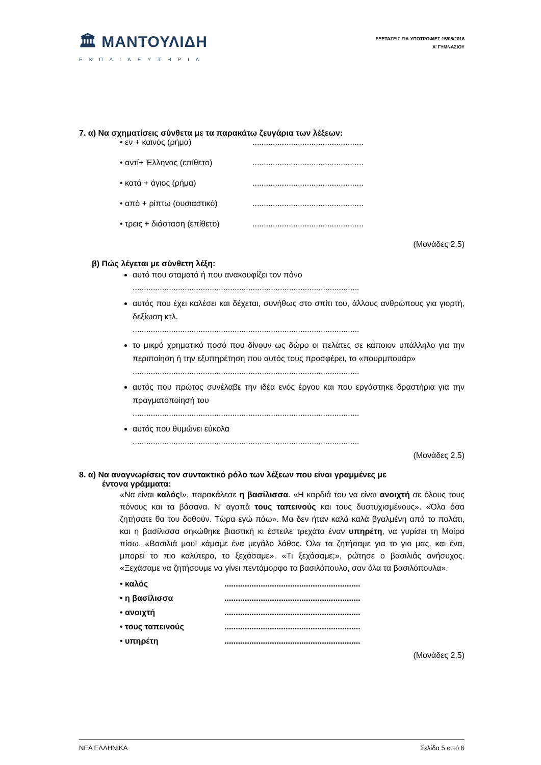🏛 ΜΑΝΤΟΥΛΙΔΗ
ΕΚΠΑΙΔΕΥΤΗΡΙΑ
ΕΞΕΤΑΣΕΙΣ ΓΙΑ ΥΠΟΤΡΟΦΙΕΣ 15/05/2016
Α’ ΓΥΜΝΑΣΙΟΥ
7. α) Να σχηματίσεις σύνθετα με τα παρακάτω ζευγάρια των λέξεων:
• εν + καινός (ρήμα).................................................
• αντί+ Έλληνας (επίθετο).................................................
• κατά + άγιος (ρήμα).................................................
• από + ρίπτω (ουσιαστικό).................................................
• τρεις + διάσταση (επίθετο).................................................
(Μονάδες 2,5)
β) Πώς λέγεται με σύνθετη λέξη:
αυτό που σταματά ή που ανακουφίζει τον πόνο....................................................................................................
αυτός που έχει καλέσει και δέχεται, συνήθως στο σπίτι του, άλλους ανθρώπους για γιορτή, δεξίωση κτλ.....................................................................................................
το μικρό χρηματικό ποσό που δίνουν ως δώρο οι πελάτες σε κάποιον υπάλληλο για την περιποίηση ή την εξυπηρέτηση που αυτός τους προσφέρει, το «πουρμπουάρ»....................................................................................................
αυτός που πρώτος συνέλαβε την ιδέα ενός έργου και που εργάστηκε δραστήρια για την πραγματοποίησή του....................................................................................................
αυτός που θυμώνει εύκολα....................................................................................................
(Μονάδες 2,5)
8. α) Να αναγνωρίσεις τον συντακτικό ρόλο των λέξεων που είναι γραμμένες με
έντονα γράμματα:
«Να είναι καλός!», παρακάλεσε η βασίλισσα. «Η καρδιά του να είναι ανοιχτή σε όλους τους πόνους και τα βάσανα. Ν’ αγαπά τους ταπεινούς και τους δυστυχισμένους». «Όλα όσα ζητήσατε θα του δοθούν. Τώρα εγώ πάω». Μα δεν ήταν καλά καλά βγαλμένη από το παλάτι, και η βασίλισσα σηκώθηκε βιαστική κι έστειλε τρεχάτο έναν υπηρέτη, να γυρίσει τη Μοίρα πίσω. «Βασιλιά μου! κάμαμε ένα μεγάλο λάθος. Όλα τα ζητήσαμε για το γιο μας, και ένα, μπορεί το πιο καλύτερο, το ξεχάσαμε». «Τι ξεχάσαμε;», ρώτησε ο βασιλιάς ανήσυχος. «Ξεχάσαμε να ζητήσουμε να γίνει πεντάμορφο το βασιλόπουλο, σαν όλα τα βασιλόπουλα».
• καλός............................................................
• η βασίλισσα............................................................
• ανοιχτή............................................................
• τους ταπεινούς............................................................
• υπηρέτη............................................................
(Μονάδες 2,5)
ΝΕΑ ΕΛΛΗΝΙΚΑ Σελίδα 5 από 6